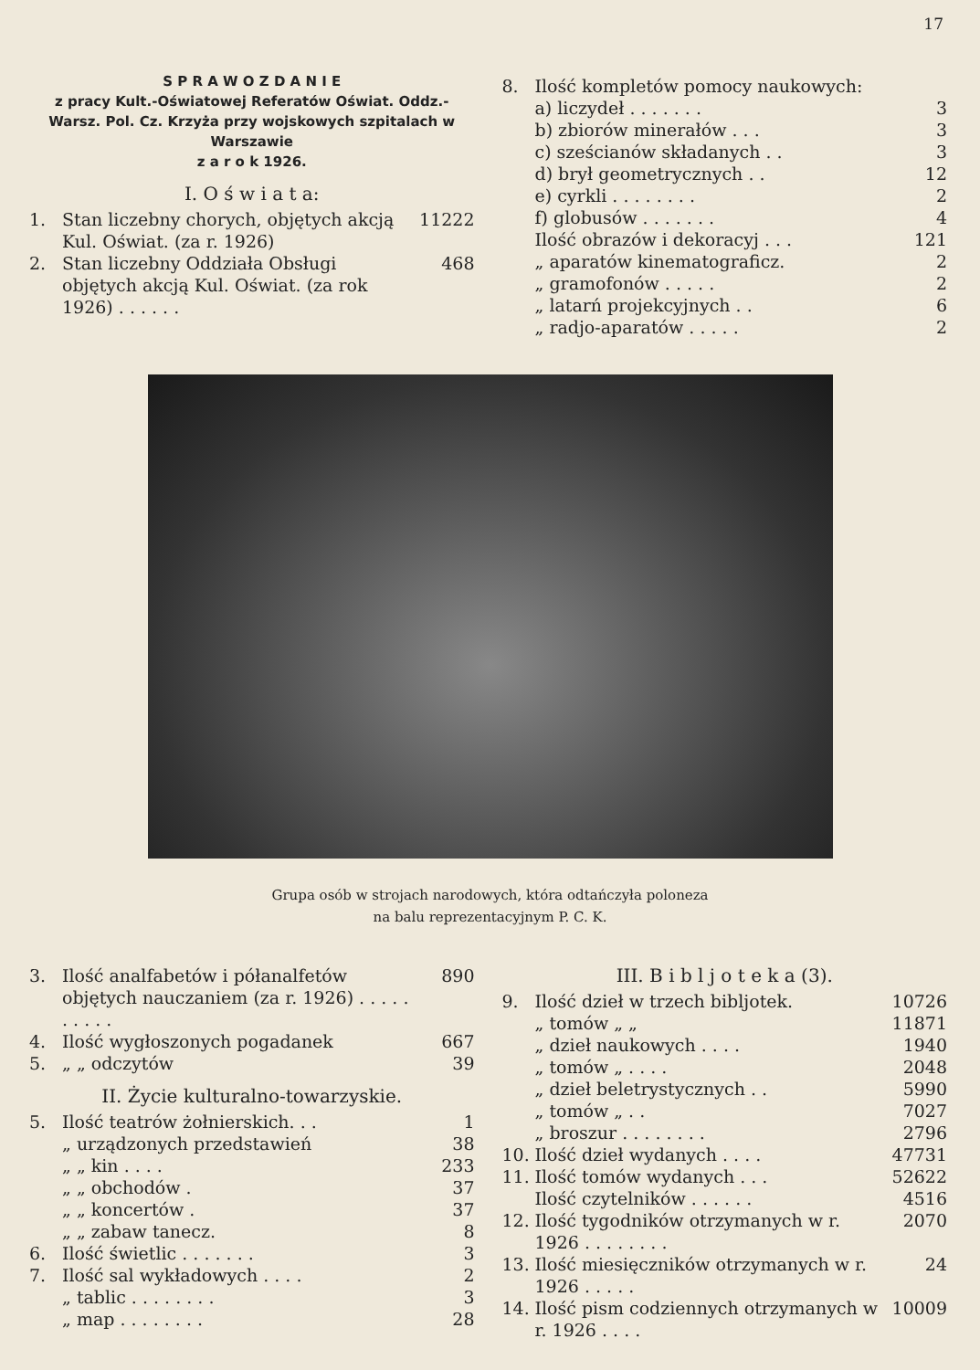17
S P R A W O Z D A N I E
z pracy Kult.-Oświatowej Referatów Oświat. Oddz.-Warsz. Pol. Cz. Krzyża przy wojskowych szpitalach w Warszawie
z a r o k 1926.
I. O ś w i a t a:
| 1. | Stan liczebny chorych, objętych akcją Kul. Oświat. (za r. 1926) | 11222 |
| 2. | Stan liczebny Oddziała Obsługi objętych akcją Kul. Oświat. (za rok 1926) . . . . . . | 468 |
| 8. | Ilość kompletów pomocy naukowych: | |
| | a) liczydeł . . . . . . . | 3 |
| | b) zbiorów minerałów . . . | 3 |
| | c) sześcianów składanych . . | 3 |
| | d) brył geometrycznych . . | 12 |
| | e) cyrkli . . . . . . . . | 2 |
| | f) globusów . . . . . . . | 4 |
| | Ilość obrazów i dekoracyj . . . | 121 |
| | „ aparatów kinematograficz. | 2 |
| | „ gramofonów . . . . . | 2 |
| | „ latarń projekcyjnych . . | 6 |
| | „ radjo-aparatów . . . . . | 2 |
Grupa osób w strojach narodowych, która odtańczyła poloneza
na balu reprezentacyjnym P. C. K.
| 3. | Ilość analfabetów i półanalfetów objętych nauczaniem (za r. 1926) . . . . . . . . . . | 890 |
| 4. | Ilość wygłoszonych pogadanek | 667 |
| 5. | „ „ odczytów | 39 |
II. Życie kulturalno-towarzyskie.
| 5. | Ilość teatrów żołnierskich. . . | 1 |
| | „ urządzonych przedstawień | 38 |
| | „ „ kin . . . . | 233 |
| | „ „ obchodów . | 37 |
| | „ „ koncertów . | 37 |
| | „ „ zabaw tanecz. | 8 |
| 6. | Ilość świetlic . . . . . . . | 3 |
| 7. | Ilość sal wykładowych . . . . | 2 |
| | „ tablic . . . . . . . . | 3 |
| | „ map . . . . . . . . | 28 |
III. B i b l j o t e k a (3).
| 9. | Ilość dzieł w trzech bibljotek. | 10726 |
| | „ tomów „ „ | 11871 |
| | „ dzieł naukowych . . . . | 1940 |
| | „ tomów „ . . . . | 2048 |
| | „ dzieł beletrystycznych . . | 5990 |
| | „ tomów „ . . | 7027 |
| | „ broszur . . . . . . . . | 2796 |
| 10. | Ilość dzieł wydanych . . . . | 47731 |
| 11. | Ilość tomów wydanych . . . | 52622 |
| | Ilość czytelników . . . . . . | 4516 |
| 12. | Ilość tygodników otrzymanych w r. 1926 . . . . . . . . | 2070 |
| 13. | Ilość miesięczników otrzymanych w r. 1926 . . . . . | 24 |
| 14. | Ilość pism codziennych otrzymanych w r. 1926 . . . . | 10009 |